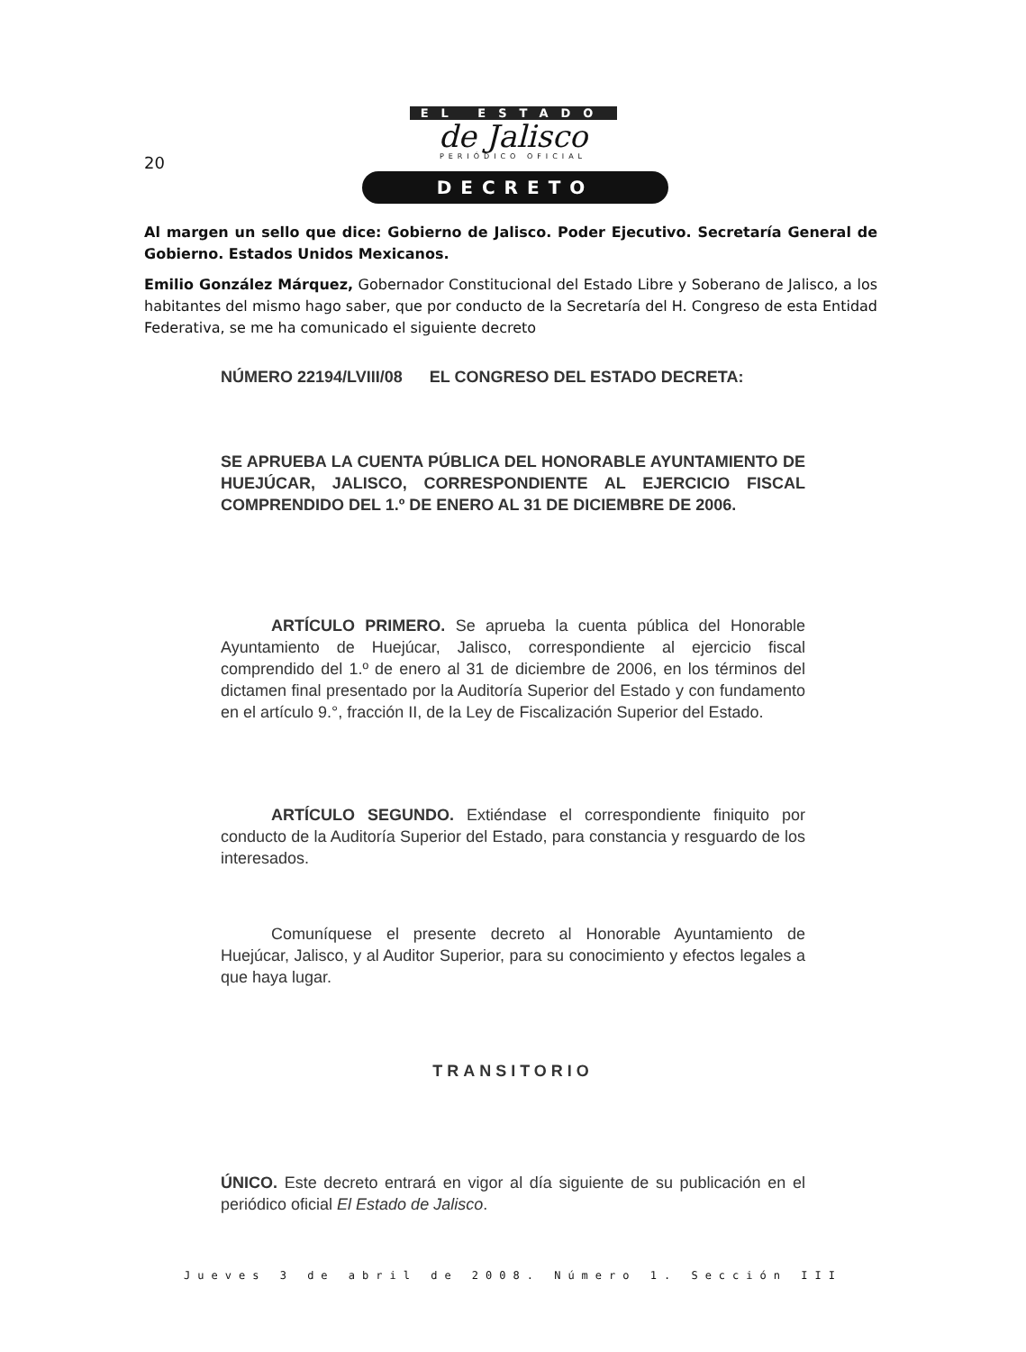20
EL ESTADO
de Jalisco
PERIÓDICO OFICIAL
DECRETO
Al margen un sello que dice: Gobierno de Jalisco. Poder Ejecutivo. Secretaría General de Gobierno. Estados Unidos Mexicanos.
Emilio González Márquez, Gobernador Constitucional del Estado Libre y Soberano de Jalisco, a los habitantes del mismo hago saber, que por conducto de la Secretaría del H. Congreso de esta Entidad Federativa, se me ha comunicado el siguiente decreto
NÚMERO 22194/LVIII/08 EL CONGRESO DEL ESTADO DECRETA:
SE APRUEBA LA CUENTA PÚBLICA DEL HONORABLE AYUNTAMIENTO DE HUEJÚCAR, JALISCO, CORRESPONDIENTE AL EJERCICIO FISCAL COMPRENDIDO DEL 1.º DE ENERO AL 31 DE DICIEMBRE DE 2006.
ARTÍCULO PRIMERO. Se aprueba la cuenta pública del Honorable Ayuntamiento de Huejúcar, Jalisco, correspondiente al ejercicio fiscal comprendido del 1.º de enero al 31 de diciembre de 2006, en los términos del dictamen final presentado por la Auditoría Superior del Estado y con fundamento en el artículo 9.°, fracción II, de la Ley de Fiscalización Superior del Estado.
ARTÍCULO SEGUNDO. Extiéndase el correspondiente finiquito por conducto de la Auditoría Superior del Estado, para constancia y resguardo de los interesados.
Comuníquese el presente decreto al Honorable Ayuntamiento de Huejúcar, Jalisco, y al Auditor Superior, para su conocimiento y efectos legales a que haya lugar.
TRANSITORIO
ÚNICO. Este decreto entrará en vigor al día siguiente de su publicación en el periódico oficial El Estado de Jalisco.
Jueves 3 de abril de 2008. Número 1. Sección III